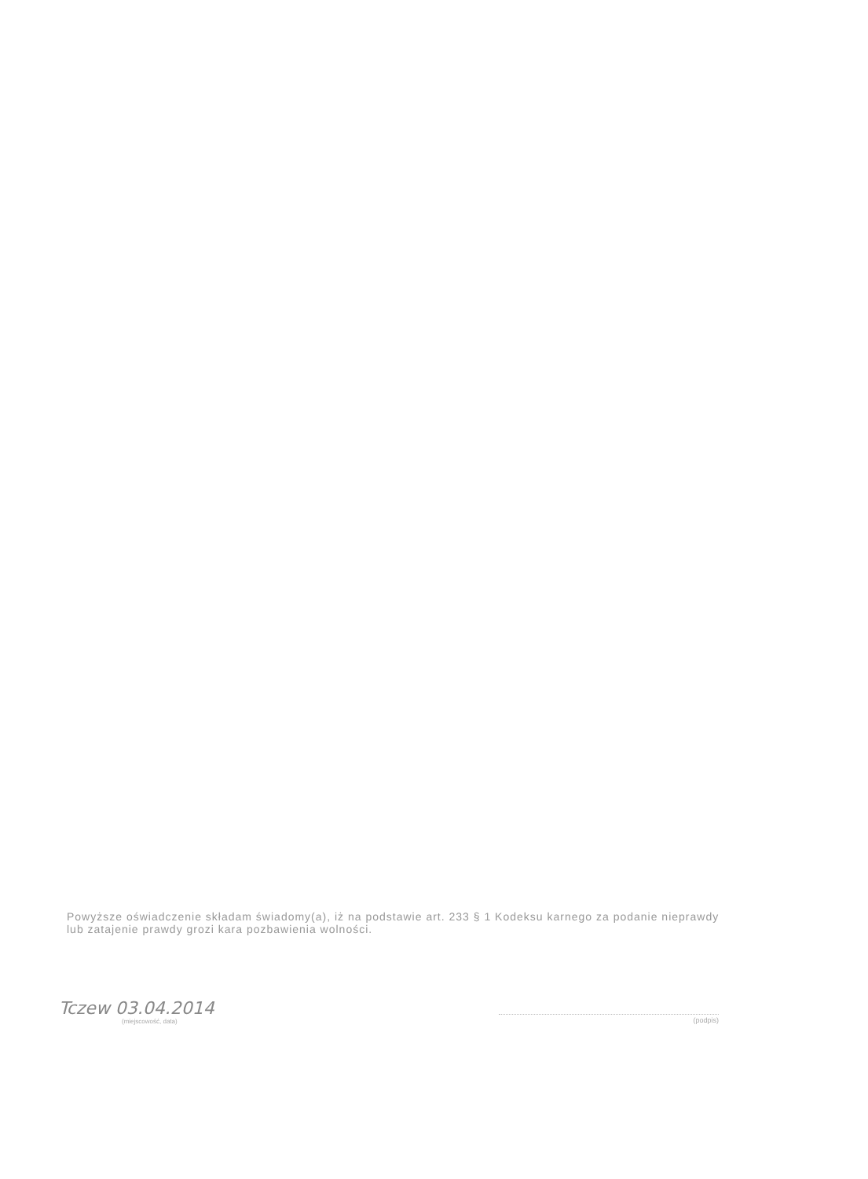Powyższe oświadczenie składam świadomy(a), iż na podstawie art. 233 § 1 Kodeksu karnego za podanie nieprawdy lub zatajenie prawdy grozi kara pozbawienia wolności.
Tczew 03.04.2014
(miejscowość, data)
(podpis)